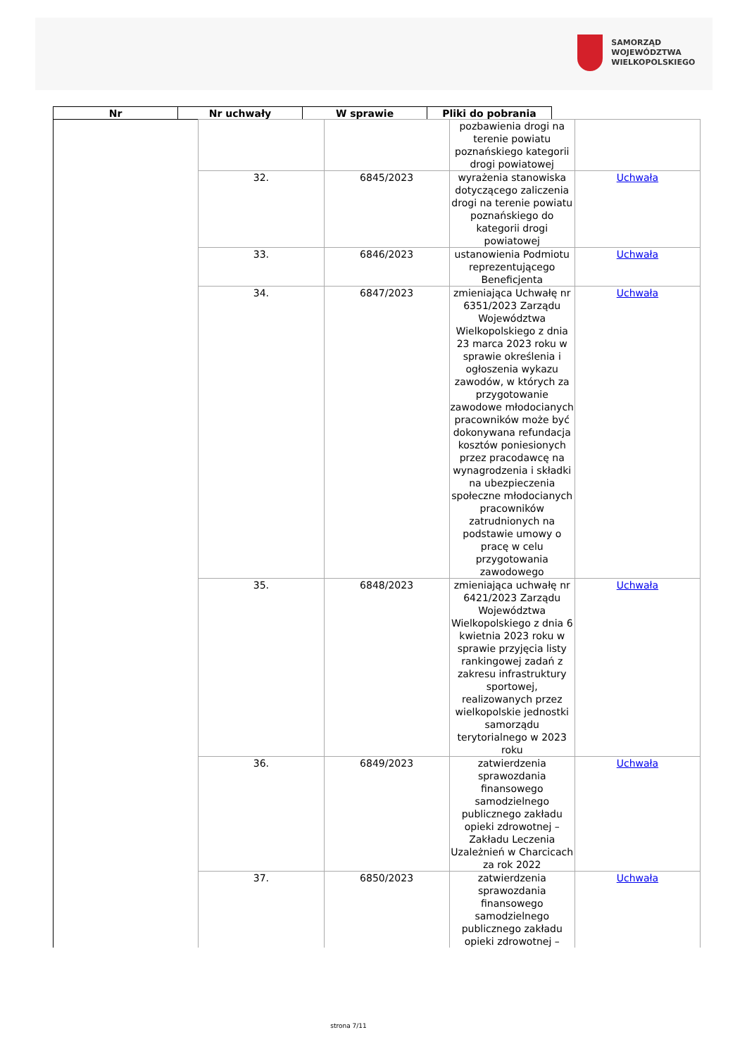SAMORZĄD WOJEWÓDZTWA
WIELKOPOLSKIEGO
| Nr | Nr uchwały | W sprawie | Pliki do pobrania |
| --- | --- | --- | --- |
| | | | pozbawienia drogi na terenie powiatu poznańskiego kategorii drogi powiatowej | |
| | 32. | 6845/2023 | wyrażenia stanowiska dotyczącego zaliczenia drogi na terenie powiatu poznańskiego do kategorii drogi powiatowej | Uchwała |
| | 33. | 6846/2023 | ustanowienia Podmiotu reprezentującego Beneficjenta | Uchwała |
| | 34. | 6847/2023 | zmieniająca Uchwałę nr 6351/2023 Zarządu Województwa Wielkopolskiego z dnia 23 marca 2023 roku w sprawie określenia i ogłoszenia wykazu zawodów, w których za przygotowanie zawodowe młodocianych pracowników może być dokonywana refundacja kosztów poniesionych przez pracodawcę na wynagrodzenia i składki na ubezpieczenia społeczne młodocianych pracowników zatrudnionych na podstawie umowy o pracę w celu przygotowania zawodowego | Uchwała |
| | 35. | 6848/2023 | zmieniająca uchwałę nr 6421/2023 Zarządu Województwa Wielkopolskiego z dnia 6 kwietnia 2023 roku w sprawie przyjęcia listy rankingowej zadań z zakresu infrastruktury sportowej, realizowanych przez wielkopolskie jednostki samorządu terytorialnego w 2023 roku | Uchwała |
| | 36. | 6849/2023 | zatwierdzenia sprawozdania finansowego samodzielnego publicznego zakładu opieki zdrowotnej – Zakładu Leczenia Uzależnień w Charcicach za rok 2022 | Uchwała |
| | 37. | 6850/2023 | zatwierdzenia sprawozdania finansowego samodzielnego publicznego zakładu opieki zdrowotnej – | Uchwała |
strona 7/11